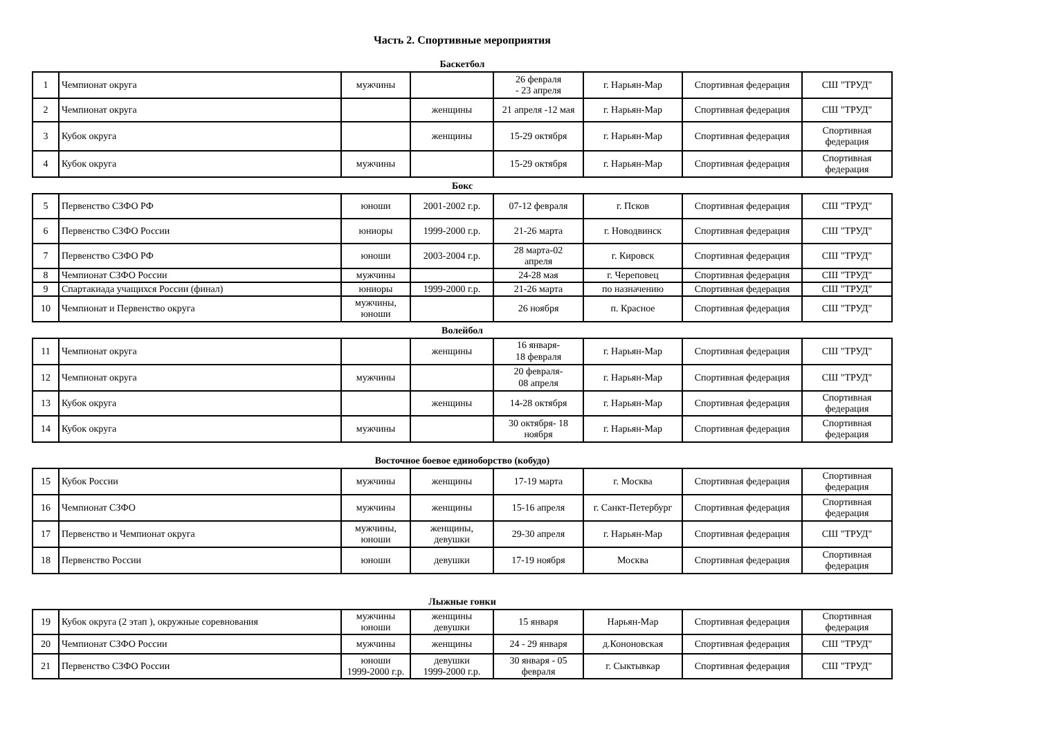Часть 2. Спортивные мероприятия
Баскетбол
| 1 | Чемпионат округа | мужчины | | 26 февраля - 23 апреля | г. Нарьян-Мар | Спортивная федерация | СШ "ТРУД" |
| 2 | Чемпионат округа | | женщины | 21 апреля -12 мая | г. Нарьян-Мар | Спортивная федерация | СШ "ТРУД" |
| 3 | Кубок округа | | женщины | 15-29 октября | г. Нарьян-Мар | Спортивная федерация | Спортивная федерация |
| 4 | Кубок округа | мужчины | | 15-29 октября | г. Нарьян-Мар | Спортивная федерация | Спортивная федерация |
Бокс
| 5 | Первенство СЗФО РФ | юноши | 2001-2002 г.р. | 07-12 февраля | г. Псков | Спортивная федерация | СШ "ТРУД" |
| 6 | Первенство СЗФО России | юниоры | 1999-2000 г.р. | 21-26 марта | г. Новодвинск | Спортивная федерация | СШ "ТРУД" |
| 7 | Первенство СЗФО РФ | юноши | 2003-2004 г.р. | 28 марта-02 апреля | г. Кировск | Спортивная федерация | СШ "ТРУД" |
| 8 | Чемпионат СЗФО России | мужчины | | 24-28 мая | г. Череповец | Спортивная федерация | СШ "ТРУД" |
| 9 | Спартакиада учащихся России (финал) | юниоры | 1999-2000 г.р. | 21-26 марта | по назначению | Спортивная федерация | СШ "ТРУД" |
| 10 | Чемпионат и Первенство округа | мужчины, юноши | | 26 ноября | п. Красное | Спортивная федерация | СШ "ТРУД" |
Волейбол
| 11 | Чемпионат округа | | женщины | 16 января- 18 февраля | г. Нарьян-Мар | Спортивная федерация | СШ "ТРУД" |
| 12 | Чемпионат округа | мужчины | | 20 февраля- 08 апреля | г. Нарьян-Мар | Спортивная федерация | СШ "ТРУД" |
| 13 | Кубок округа | | женщины | 14-28 октября | г. Нарьян-Мар | Спортивная федерация | Спортивная федерация |
| 14 | Кубок округа | мужчины | | 30 октября- 18 ноября | г. Нарьян-Мар | Спортивная федерация | Спортивная федерация |
Восточное боевое единоборство (кобудо)
| 15 | Кубок России | мужчины | женщины | 17-19 марта | г. Москва | Спортивная федерация | Спортивная федерация |
| 16 | Чемпионат СЗФО | мужчины | женщины | 15-16 апреля | г. Санкт-Петербург | Спортивная федерация | Спортивная федерация |
| 17 | Первенство и Чемпионат округа | мужчины, юноши | женщины, девушки | 29-30 апреля | г. Нарьян-Мар | Спортивная федерация | СШ "ТРУД" |
| 18 | Первенство России | юноши | девушки | 17-19 ноября | Москва | Спортивная федерация | Спортивная федерация |
Лыжные гонки
| 19 | Кубок округа (2 этап ), окружные соревнования | мужчины юноши | женщины девушки | 15 января | Нарьян-Мар | Спортивная федерация | Спортивная федерация |
| 20 | Чемпионат СЗФО России | мужчины | женщины | 24 - 29 января | д.Кононовская | Спортивная федерация | СШ "ТРУД" |
| 21 | Первенство СЗФО России | юноши 1999-2000 г.р. | девушки 1999-2000 г.р. | 30 января - 05 февраля | г. Сыктывкар | Спортивная федерация | СШ "ТРУД" |